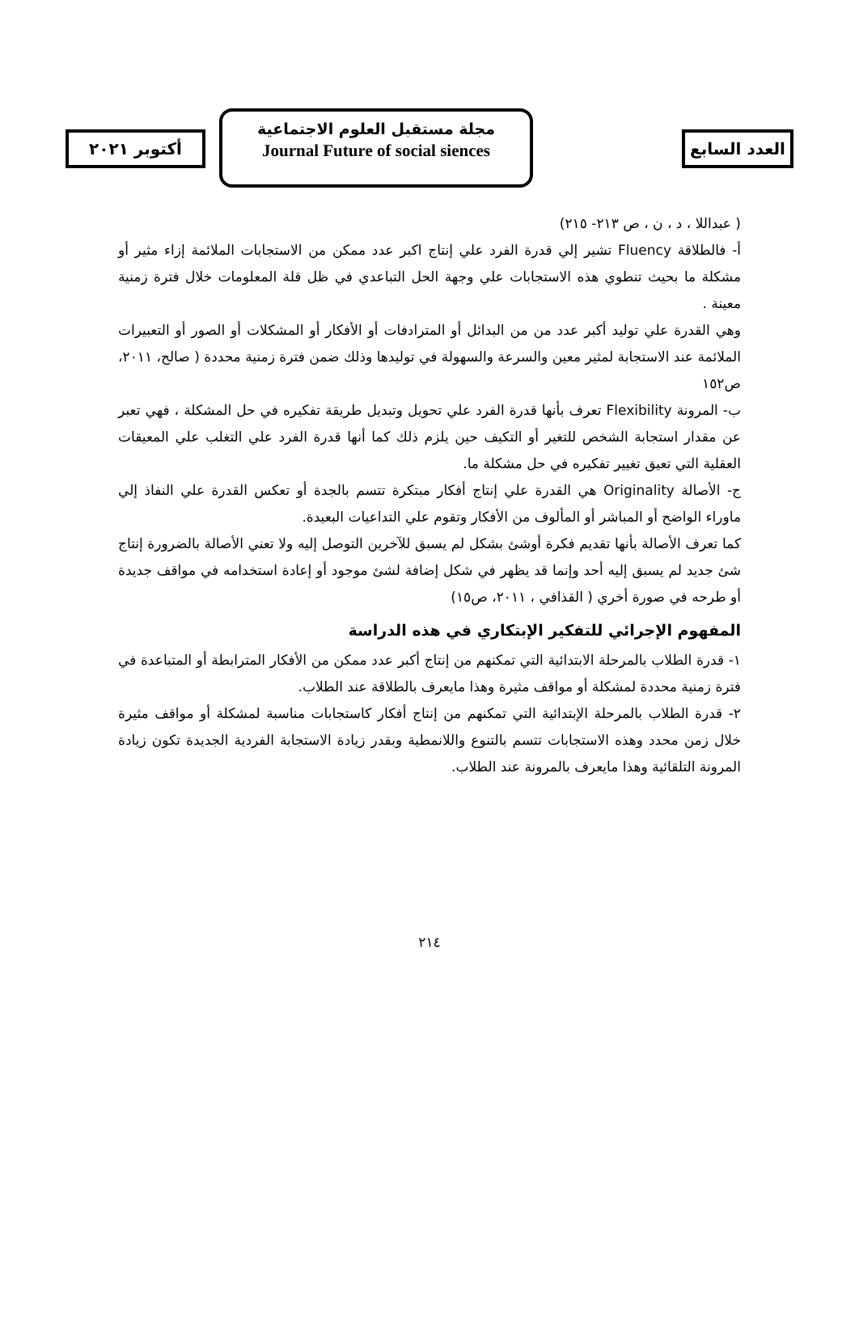أكتوبر ٢٠٢١
مجلة مستقبل العلوم الاجتماعية
Journal Future of social siences
العدد السابع
( عبداللا ، د ، ن ، ص ٢١٣- ٢١٥)
أ- فالطلاقة Fluency تشير إلي قدرة الفرد علي إنتاج اكبر عدد ممكن من الاستجابات الملائمة إزاء مثير أو مشكلة ما بحيث تنطوي هذه الاستجابات علي وجهة الحل التباعدي في ظل قلة المعلومات خلال فترة زمنية معينة .
وهي القدرة علي توليد أكبر عدد من من البدائل أو المترادفات أو الأفكار أو المشكلات أو الصور أو التعبيرات الملائمة عند الاستجابة لمثير معين والسرعة والسهولة في توليدها وذلك ضمن فترة زمنية محددة ( صالح، ٢٠١١، ص١٥٢
ب- المرونة Flexibility تعرف بأنها قدرة الفرد علي تحويل وتبديل طريقة تفكيره في حل المشكلة ، فهي تعبر عن مقدار استجابة الشخص للتغير أو التكيف حين يلزم ذلك كما أنها قدرة الفرد علي التغلب علي المعيقات العقلية التي تعيق تغيير تفكيره في حل مشكلة ما.
ج- الأصالة Originality هي القدرة علي إنتاج أفكار مبتكرة تتسم بالجدة أو تعكس القدرة علي النفاذ إلي ماوراء الواضح أو المباشر أو المألوف من الأفكار وتقوم علي التداعيات البعيدة.
كما تعرف الأصالة بأنها تقديم فكرة أوشئ بشكل لم يسبق للآخرين التوصل إليه ولا تعني الأصالة بالضرورة إنتاج شئ جديد لم يسبق إليه أحد وإنما قد يظهر في شكل إضافة لشئ موجود أو إعادة استخدامه في مواقف جديدة أو طرحه في صورة أخري ( القذافي ، ٢٠١١، ص١٥)
المفهوم الإجرائي للتفكير الإبتكاري في هذه الدراسة
١- قدرة الطلاب بالمرحلة الابتدائية التي تمكنهم من إنتاج أكبر عدد ممكن من الأفكار المترابطة أو المتباعدة في فترة زمنية محددة لمشكلة أو مواقف مثيرة وهذا مايعرف بالطلاقة عند الطلاب.
٢- قدرة الطلاب بالمرحلة الإبتدائية التي تمكنهم من إنتاج أفكار كاستجابات مناسبة لمشكلة أو مواقف مثيرة خلال زمن محدد وهذه الاستجابات تتسم بالتنوع واللانمطية وبقدر زيادة الاستجابة الفردية الجديدة تكون زيادة المرونة التلقائية وهذا مايعرف بالمرونة عند الطلاب.
٢١٤